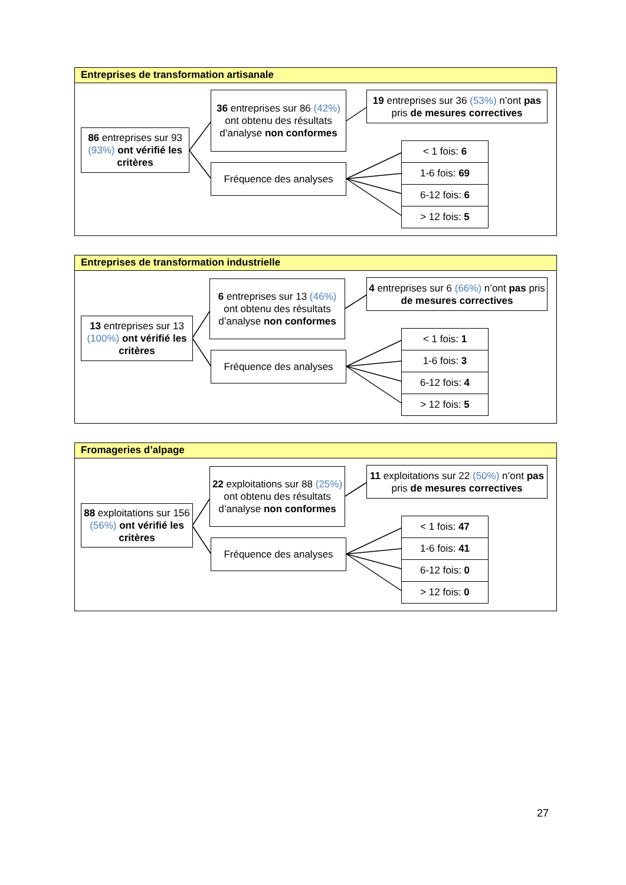Entreprises de transformation artisanale
86 entreprises sur 93 (93%) ont vérifié les critères
36 entreprises sur 86 (42%) ont obtenu des résultats d’analyse non conformes
19 entreprises sur 36 (53%) n’ont pas pris de mesures correctives
Fréquence des analyses
< 1 fois: 6
1-6 fois: 69
6-12 fois: 6
> 12 fois: 5
Entreprises de transformation industrielle
13 entreprises sur 13 (100%) ont vérifié les critères
6 entreprises sur 13 (46%) ont obtenu des résultats d’analyse non conformes
4 entreprises sur 6 (66%) n’ont pas pris de mesures correctives
Fréquence des analyses
< 1 fois: 1
1-6 fois: 3
6-12 fois: 4
> 12 fois: 5
Fromageries d’alpage
88 exploitations sur 156 (56%) ont vérifié les critères
22 exploitations sur 88 (25%) ont obtenu des résultats d’analyse non conformes
11 exploitations sur 22 (50%) n’ont pas pris de mesures correctives
Fréquence des analyses
< 1 fois: 47
1-6 fois: 41
6-12 fois: 0
> 12 fois: 0
27